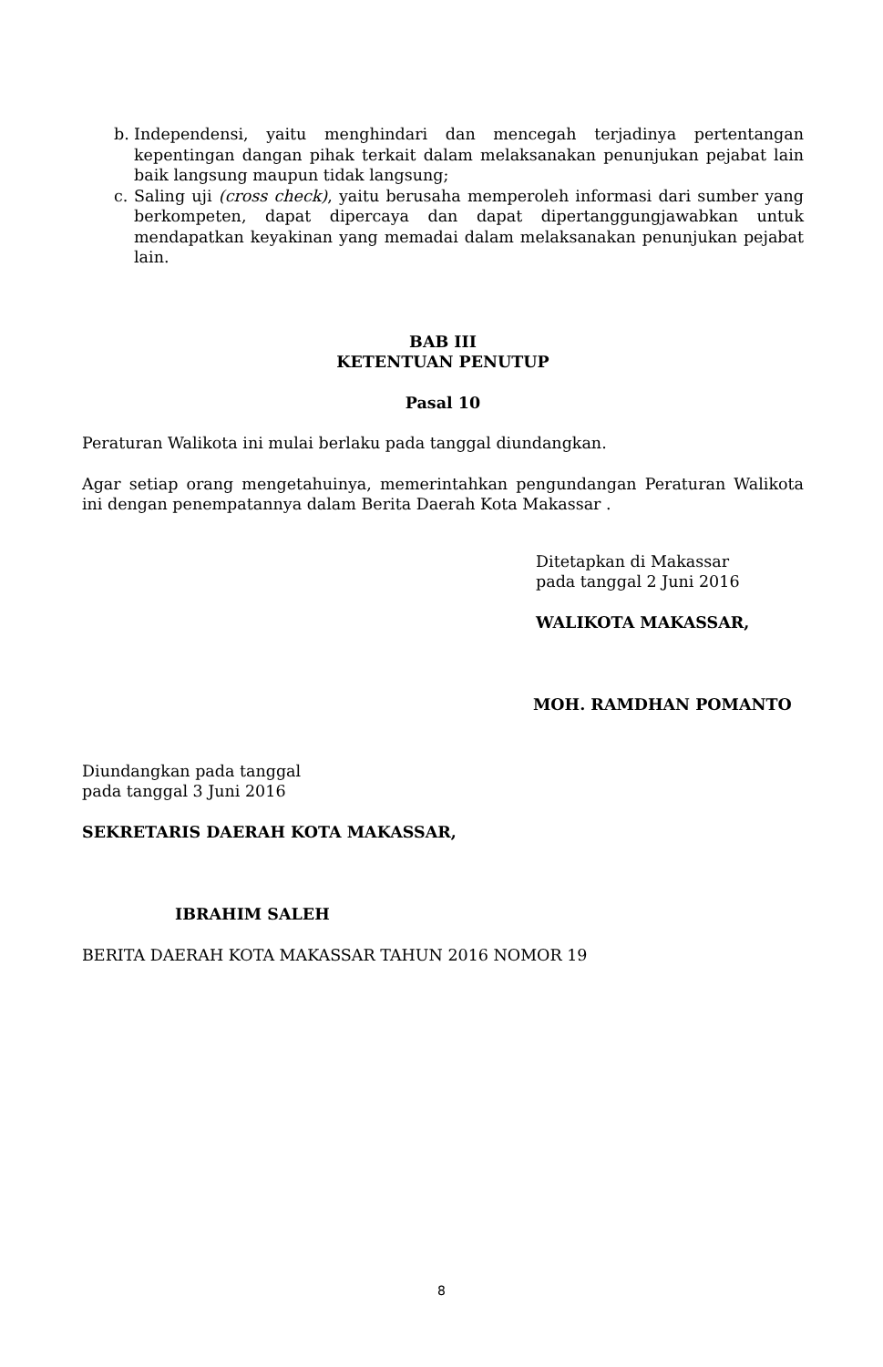b. Independensi, yaitu menghindari dan mencegah terjadinya pertentangan kepentingan dangan pihak terkait dalam melaksanakan penunjukan pejabat lain baik langsung maupun tidak langsung;
c. Saling uji (cross check), yaitu berusaha memperoleh informasi dari sumber yang berkompeten, dapat dipercaya dan dapat dipertanggungjawabkan untuk mendapatkan keyakinan yang memadai dalam melaksanakan penunjukan pejabat lain.
BAB III
KETENTUAN PENUTUP
Pasal 10
Peraturan Walikota ini mulai berlaku pada tanggal diundangkan.
Agar setiap orang mengetahuinya, memerintahkan pengundangan Peraturan Walikota ini dengan penempatannya dalam Berita Daerah Kota Makassar .
Ditetapkan di Makassar
pada tanggal 2 Juni 2016
WALIKOTA MAKASSAR,
MOH. RAMDHAN POMANTO
Diundangkan pada tanggal
pada tanggal 3 Juni 2016
SEKRETARIS DAERAH KOTA MAKASSAR,
IBRAHIM SALEH
BERITA DAERAH KOTA MAKASSAR TAHUN 2016 NOMOR 19
8